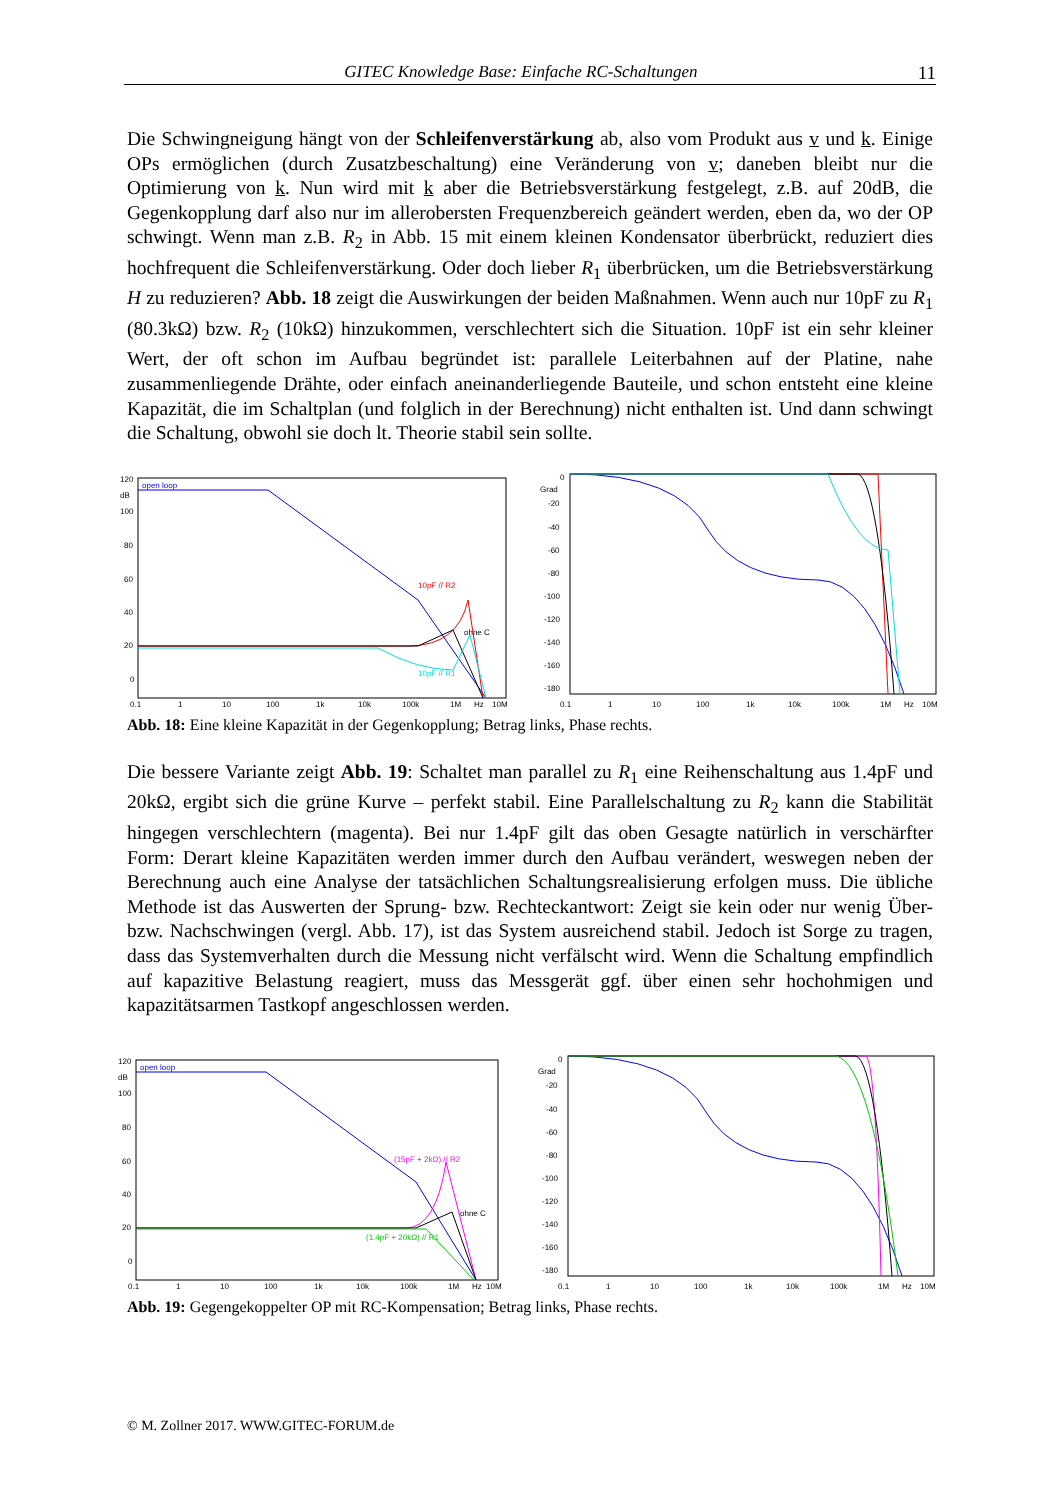GITEC Knowledge Base: Einfache RC-Schaltungen 11
Die Schwingneigung hängt von der Schleifenverstärkung ab, also vom Produkt aus v und k. Einige OPs ermöglichen (durch Zusatzbeschaltung) eine Veränderung von v; daneben bleibt nur die Optimierung von k. Nun wird mit k aber die Betriebsverstärkung festgelegt, z.B. auf 20dB, die Gegenkopplung darf also nur im allerobersten Frequenzbereich geändert werden, eben da, wo der OP schwingt. Wenn man z.B. R<sub>2</sub> in Abb. 15 mit einem kleinen Kondensator überbrückt, reduziert dies hochfrequent die Schleifenverstärkung. Oder doch lieber R<sub>1</sub> überbrücken, um die Betriebsverstärkung H zu reduzieren? Abb. 18 zeigt die Auswirkungen der beiden Maßnahmen. Wenn auch nur 10pF zu R<sub>1</sub> (80.3kΩ) bzw. R<sub>2</sub> (10kΩ) hinzukommen, verschlechtert sich die Situation. 10pF ist ein sehr kleiner Wert, der oft schon im Aufbau begründet ist: parallele Leiterbahnen auf der Platine, nahe zusammenliegende Drähte, oder einfach aneinanderliegende Bauteile, und schon entsteht eine kleine Kapazität, die im Schaltplan (und folglich in der Berechnung) nicht enthalten ist. Und dann schwingt die Schaltung, obwohl sie doch lt. Theorie stabil sein sollte.
120
dB
100
80
60
40
20
0
open loop
10pF // R2
ohne C
10pF // R1
0.1
1
10
100
1k
10k
100k
1M
Hz
10M
0
Grad
-20
-40
-60
-80
-100
-120
-140
-160
-180
0.1
1
10
100
1k
10k
100k
1M
Hz
10M
Abb. 18: Eine kleine Kapazität in der Gegenkopplung; Betrag links, Phase rechts.
Die bessere Variante zeigt Abb. 19: Schaltet man parallel zu R<sub>1</sub> eine Reihenschaltung aus 1.4pF und 20kΩ, ergibt sich die grüne Kurve – perfekt stabil. Eine Parallelschaltung zu R<sub>2</sub> kann die Stabilität hingegen verschlechtern (magenta). Bei nur 1.4pF gilt das oben Gesagte natürlich in verschärfter Form: Derart kleine Kapazitäten werden immer durch den Aufbau verändert, weswegen neben der Berechnung auch eine Analyse der tatsächlichen Schaltungsrealisierung erfolgen muss. Die übliche Methode ist das Auswerten der Sprung- bzw. Rechteckantwort: Zeigt sie kein oder nur wenig Über- bzw. Nachschwingen (vergl. Abb. 17), ist das System ausreichend stabil. Jedoch ist Sorge zu tragen, dass das Systemverhalten durch die Messung nicht verfälscht wird. Wenn die Schaltung empfindlich auf kapazitive Belastung reagiert, muss das Messgerät ggf. über einen sehr hochohmigen und kapazitätsarmen Tastkopf angeschlossen werden.
120
dB
100
80
60
40
20
0
open loop
(15pF + 2kΩ) // R2
ohne C
(1.4pF + 20kΩ) // R1
0.1
1
10
100
1k
10k
100k
1M
Hz
10M
0
Grad
-20
-40
-60
-80
-100
-120
-140
-160
-180
0.1
1
10
100
1k
10k
100k
1M
Hz
10M
Abb. 19: Gegengekoppelter OP mit RC-Kompensation; Betrag links, Phase rechts.
© M. Zollner 2017. WWW.GITEC-FORUM.de